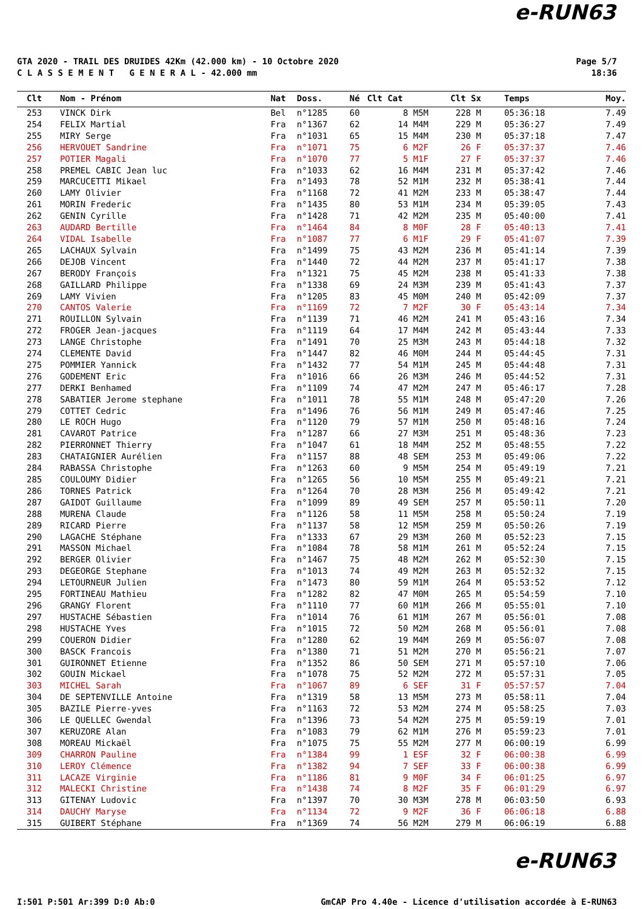e-RUN63
GTA 2020 - TRAIL DES DRUIDES 42Km (42.000 km) - 10 Octobre 2020
C L A S S E M E N T G E N E R A L - 42.000 mm
Page 5/7
18:36
| Clt | Nom - Prénom | Nat | Doss. | Né | Clt Cat | Clt Sx | Temps | Moy. |
| --- | --- | --- | --- | --- | --- | --- | --- | --- |
| 253 | VINCK Dirk | Bel | n°1285 | 60 | 8 M5M | 228 M | 05:36:18 | 7.49 |
| 254 | FELIX Martial | Fra | n°1367 | 62 | 14 M4M | 229 M | 05:36:27 | 7.49 |
| 255 | MIRY Serge | Fra | n°1031 | 65 | 15 M4M | 230 M | 05:37:18 | 7.47 |
| 256 | HERVOUET Sandrine | Fra | n°1071 | 75 | 6 M2F | 26 F | 05:37:37 | 7.46 |
| 257 | POTIER Magali | Fra | n°1070 | 77 | 5 M1F | 27 F | 05:37:37 | 7.46 |
| 258 | PREMEL CABIC Jean luc | Fra | n°1033 | 62 | 16 M4M | 231 M | 05:37:42 | 7.46 |
| 259 | MARCUCETTI Mikael | Fra | n°1493 | 78 | 52 M1M | 232 M | 05:38:41 | 7.44 |
| 260 | LAMY Olivier | Fra | n°1168 | 72 | 41 M2M | 233 M | 05:38:47 | 7.44 |
| 261 | MORIN Frederic | Fra | n°1435 | 80 | 53 M1M | 234 M | 05:39:05 | 7.43 |
| 262 | GENIN Cyrille | Fra | n°1428 | 71 | 42 M2M | 235 M | 05:40:00 | 7.41 |
| 263 | AUDARD Bertille | Fra | n°1464 | 84 | 8 M0F | 28 F | 05:40:13 | 7.41 |
| 264 | VIDAL Isabelle | Fra | n°1087 | 77 | 6 M1F | 29 F | 05:41:07 | 7.39 |
| 265 | LACHAUX Sylvain | Fra | n°1499 | 75 | 43 M2M | 236 M | 05:41:14 | 7.39 |
| 266 | DEJOB Vincent | Fra | n°1440 | 72 | 44 M2M | 237 M | 05:41:17 | 7.38 |
| 267 | BERODY François | Fra | n°1321 | 75 | 45 M2M | 238 M | 05:41:33 | 7.38 |
| 268 | GAILLARD Philippe | Fra | n°1338 | 69 | 24 M3M | 239 M | 05:41:43 | 7.37 |
| 269 | LAMY Vivien | Fra | n°1205 | 83 | 45 M0M | 240 M | 05:42:09 | 7.37 |
| 270 | CANTOS Valerie | Fra | n°1169 | 72 | 7 M2F | 30 F | 05:43:14 | 7.34 |
| 271 | ROUILLON Sylvain | Fra | n°1139 | 71 | 46 M2M | 241 M | 05:43:16 | 7.34 |
| 272 | FROGER Jean-jacques | Fra | n°1119 | 64 | 17 M4M | 242 M | 05:43:44 | 7.33 |
| 273 | LANGE Christophe | Fra | n°1491 | 70 | 25 M3M | 243 M | 05:44:18 | 7.32 |
| 274 | CLEMENTE David | Fra | n°1447 | 82 | 46 M0M | 244 M | 05:44:45 | 7.31 |
| 275 | POMMIER Yannick | Fra | n°1432 | 77 | 54 M1M | 245 M | 05:44:48 | 7.31 |
| 276 | GODEMENT Eric | Fra | n°1016 | 66 | 26 M3M | 246 M | 05:44:52 | 7.31 |
| 277 | DERKI Benhamed | Fra | n°1109 | 74 | 47 M2M | 247 M | 05:46:17 | 7.28 |
| 278 | SABATIER Jerome stephane | Fra | n°1011 | 78 | 55 M1M | 248 M | 05:47:20 | 7.26 |
| 279 | COTTET Cedric | Fra | n°1496 | 76 | 56 M1M | 249 M | 05:47:46 | 7.25 |
| 280 | LE ROCH Hugo | Fra | n°1120 | 79 | 57 M1M | 250 M | 05:48:16 | 7.24 |
| 281 | CAVAROT Patrice | Fra | n°1287 | 66 | 27 M3M | 251 M | 05:48:36 | 7.23 |
| 282 | PIERRONNET Thierry | Fra | n°1047 | 61 | 18 M4M | 252 M | 05:48:55 | 7.22 |
| 283 | CHATAIGNIER Aurélien | Fra | n°1157 | 88 | 48 SEM | 253 M | 05:49:06 | 7.22 |
| 284 | RABASSA Christophe | Fra | n°1263 | 60 | 9 M5M | 254 M | 05:49:19 | 7.21 |
| 285 | COULOUMY Didier | Fra | n°1265 | 56 | 10 M5M | 255 M | 05:49:21 | 7.21 |
| 286 | TORNES Patrick | Fra | n°1264 | 70 | 28 M3M | 256 M | 05:49:42 | 7.21 |
| 287 | GAIDOT Guillaume | Fra | n°1099 | 89 | 49 SEM | 257 M | 05:50:11 | 7.20 |
| 288 | MURENA Claude | Fra | n°1126 | 58 | 11 M5M | 258 M | 05:50:24 | 7.19 |
| 289 | RICARD Pierre | Fra | n°1137 | 58 | 12 M5M | 259 M | 05:50:26 | 7.19 |
| 290 | LAGACHE Stéphane | Fra | n°1333 | 67 | 29 M3M | 260 M | 05:52:23 | 7.15 |
| 291 | MASSON Michael | Fra | n°1084 | 78 | 58 M1M | 261 M | 05:52:24 | 7.15 |
| 292 | BERGER Olivier | Fra | n°1467 | 75 | 48 M2M | 262 M | 05:52:30 | 7.15 |
| 293 | DEGEORGE Stephane | Fra | n°1013 | 74 | 49 M2M | 263 M | 05:52:32 | 7.15 |
| 294 | LETOURNEUR Julien | Fra | n°1473 | 80 | 59 M1M | 264 M | 05:53:52 | 7.12 |
| 295 | FORTINEAU Mathieu | Fra | n°1282 | 82 | 47 M0M | 265 M | 05:54:59 | 7.10 |
| 296 | GRANGY Florent | Fra | n°1110 | 77 | 60 M1M | 266 M | 05:55:01 | 7.10 |
| 297 | HUSTACHE Sébastien | Fra | n°1014 | 76 | 61 M1M | 267 M | 05:56:01 | 7.08 |
| 298 | HUSTACHE Yves | Fra | n°1015 | 72 | 50 M2M | 268 M | 05:56:01 | 7.08 |
| 299 | COUERON Didier | Fra | n°1280 | 62 | 19 M4M | 269 M | 05:56:07 | 7.08 |
| 300 | BASCK Francois | Fra | n°1380 | 71 | 51 M2M | 270 M | 05:56:21 | 7.07 |
| 301 | GUIRONNET Etienne | Fra | n°1352 | 86 | 50 SEM | 271 M | 05:57:10 | 7.06 |
| 302 | GOUIN Mickael | Fra | n°1078 | 75 | 52 M2M | 272 M | 05:57:31 | 7.05 |
| 303 | MICHEL Sarah | Fra | n°1067 | 89 | 6 SEF | 31 F | 05:57:57 | 7.04 |
| 304 | DE SEPTENVILLE Antoine | Fra | n°1319 | 58 | 13 M5M | 273 M | 05:58:11 | 7.04 |
| 305 | BAZILE Pierre-yves | Fra | n°1163 | 72 | 53 M2M | 274 M | 05:58:25 | 7.03 |
| 306 | LE QUELLEC Gwendal | Fra | n°1396 | 73 | 54 M2M | 275 M | 05:59:19 | 7.01 |
| 307 | KERUZORE Alan | Fra | n°1083 | 79 | 62 M1M | 276 M | 05:59:23 | 7.01 |
| 308 | MOREAU Mickaël | Fra | n°1075 | 75 | 55 M2M | 277 M | 06:00:19 | 6.99 |
| 309 | CHARRON Pauline | Fra | n°1384 | 99 | 1 ESF | 32 F | 06:00:38 | 6.99 |
| 310 | LEROY Clémence | Fra | n°1382 | 94 | 7 SEF | 33 F | 06:00:38 | 6.99 |
| 311 | LACAZE Virginie | Fra | n°1186 | 81 | 9 M0F | 34 F | 06:01:25 | 6.97 |
| 312 | MALECKI Christine | Fra | n°1438 | 74 | 8 M2F | 35 F | 06:01:29 | 6.97 |
| 313 | GITENAY Ludovic | Fra | n°1397 | 70 | 30 M3M | 278 M | 06:03:50 | 6.93 |
| 314 | DAUCHY Maryse | Fra | n°1134 | 72 | 9 M2F | 36 F | 06:06:18 | 6.88 |
| 315 | GUIBERT Stéphane | Fra | n°1369 | 74 | 56 M2M | 279 M | 06:06:19 | 6.88 |
e-RUN63
I:501 P:501 Ar:399 D:0 Ab:0 GmCAP Pro 4.40e - Licence d'utilisation accordée à E-RUN63